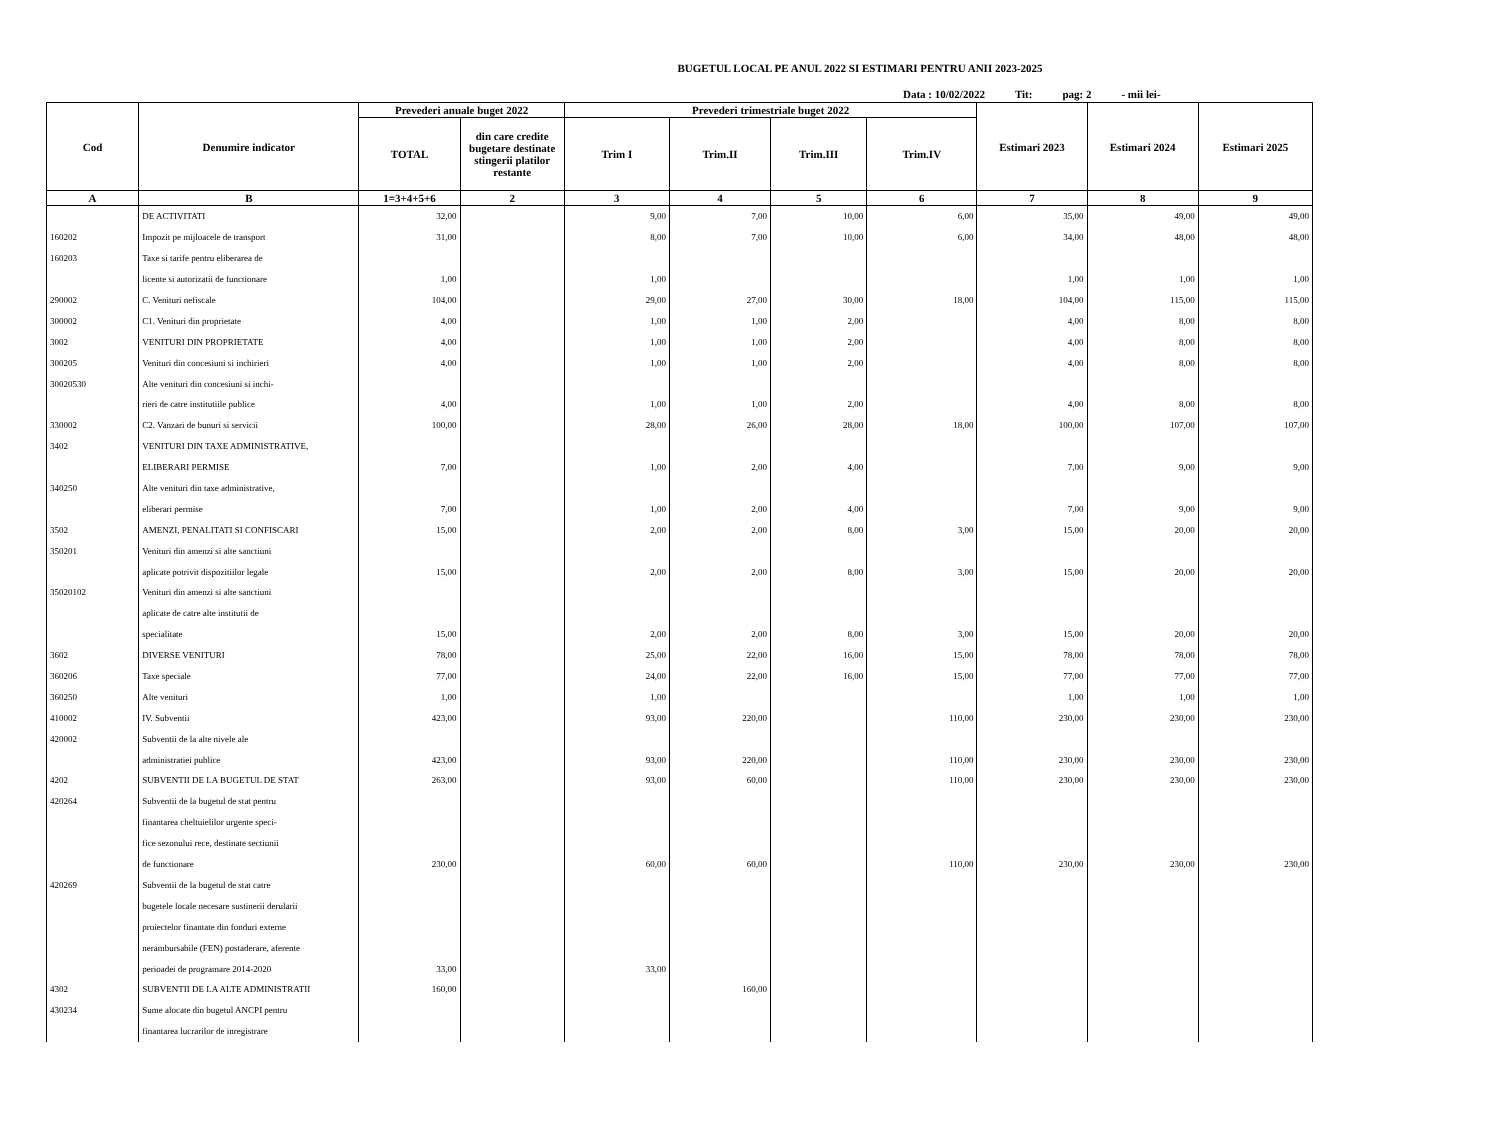BUGETUL LOCAL PE ANUL 2022 SI ESTIMARI PENTRU ANII 2023-2025
Data : 10/02/2022 Tit: pag: 2 - mii lei-
| Cod | Denumire indicator | Prevederi anuale buget 2022 | | Prevederi trimestriale buget 2022 | | | | Estimari 2023 | Estimari 2024 | Estimari 2025 |
| --- | --- | --- | --- | --- | --- | --- | --- | --- | --- | --- |
| | | TOTAL | din care credite bugetare destinate stingerii platilor restante | Trim I | Trim.II | Trim.III | Trim.IV | | | |
| A | B | 1=3+4+5+6 | 2 | 3 | 4 | 5 | 6 | 7 | 8 | 9 |
| | DE ACTIVITATI | 32,00 | | 9,00 | 7,00 | 10,00 | 6,00 | 35,00 | 49,00 | 49,00 |
| 160202 | Impozit pe mijloacele de transport | 31,00 | | 8,00 | 7,00 | 10,00 | 6,00 | 34,00 | 48,00 | 48,00 |
| 160203 | Taxe si tarife pentru eliberarea de | | | | | | | | | |
| | licente si autorizatii de functionare | 1,00 | | 1,00 | | | | 1,00 | 1,00 | 1,00 |
| 290002 | C. Venituri nefiscale | 104,00 | | 29,00 | 27,00 | 30,00 | 18,00 | 104,00 | 115,00 | 115,00 |
| 300002 | C1. Venituri din proprietate | 4,00 | | 1,00 | 1,00 | 2,00 | | 4,00 | 8,00 | 8,00 |
| 3002 | VENITURI DIN PROPRIETATE | 4,00 | | 1,00 | 1,00 | 2,00 | | 4,00 | 8,00 | 8,00 |
| 300205 | Venituri din concesiuni si inchirieri | 4,00 | | 1,00 | 1,00 | 2,00 | | 4,00 | 8,00 | 8,00 |
| 30020530 | Alte venituri din concesiuni si inchi- | | | | | | | | | |
| | rieri de catre institutiile publice | 4,00 | | 1,00 | 1,00 | 2,00 | | 4,00 | 8,00 | 8,00 |
| 330002 | C2. Vanzari de bunuri si servicii | 100,00 | | 28,00 | 26,00 | 28,00 | 18,00 | 100,00 | 107,00 | 107,00 |
| 3402 | VENITURI DIN TAXE ADMINISTRATIVE, | | | | | | | | | |
| | ELIBERARI PERMISE | 7,00 | | 1,00 | 2,00 | 4,00 | | 7,00 | 9,00 | 9,00 |
| 340250 | Alte venituri din taxe administrative, | | | | | | | | | |
| | eliberari permise | 7,00 | | 1,00 | 2,00 | 4,00 | | 7,00 | 9,00 | 9,00 |
| 3502 | AMENZI, PENALITATI SI CONFISCARI | 15,00 | | 2,00 | 2,00 | 8,00 | 3,00 | 15,00 | 20,00 | 20,00 |
| 350201 | Venituri din amenzi si alte sanctiuni | | | | | | | | | |
| | aplicate potrivit dispozitiilor legale | 15,00 | | 2,00 | 2,00 | 8,00 | 3,00 | 15,00 | 20,00 | 20,00 |
| 35020102 | Venituri din amenzi si alte sanctiuni | | | | | | | | | |
| | aplicate de catre alte institutii de | | | | | | | | | |
| | specialitate | 15,00 | | 2,00 | 2,00 | 8,00 | 3,00 | 15,00 | 20,00 | 20,00 |
| 3602 | DIVERSE VENITURI | 78,00 | | 25,00 | 22,00 | 16,00 | 15,00 | 78,00 | 78,00 | 78,00 |
| 360206 | Taxe speciale | 77,00 | | 24,00 | 22,00 | 16,00 | 15,00 | 77,00 | 77,00 | 77,00 |
| 360250 | Alte venituri | 1,00 | | 1,00 | | | | 1,00 | 1,00 | 1,00 |
| 410002 | IV. Subventii | 423,00 | | 93,00 | 220,00 | | 110,00 | 230,00 | 230,00 | 230,00 |
| 420002 | Subventii de la alte nivele ale | | | | | | | | | |
| | administratiei publice | 423,00 | | 93,00 | 220,00 | | 110,00 | 230,00 | 230,00 | 230,00 |
| 4202 | SUBVENTII DE LA BUGETUL DE STAT | 263,00 | | 93,00 | 60,00 | | 110,00 | 230,00 | 230,00 | 230,00 |
| 420264 | Subventii de la bugetul de stat pentru | | | | | | | | | |
| | finantarea cheltuielilor urgente speci- | | | | | | | | | |
| | fice sezonului rece, destinate sectiunii | | | | | | | | | |
| | de functionare | 230,00 | | 60,00 | 60,00 | | 110,00 | 230,00 | 230,00 | 230,00 |
| 420269 | Subventii de la bugetul de stat catre | | | | | | | | | |
| | bugetele locale necesare sustinerii derularii | | | | | | | | | |
| | proiectelor finantate din fonduri externe | | | | | | | | | |
| | nerambursabile (FEN) postaderare, aferente | | | | | | | | | |
| | perioadei de programare 2014-2020 | 33,00 | | 33,00 | | | | | | |
| 4302 | SUBVENTII DE LA ALTE ADMINISTRATII | 160,00 | | | 160,00 | | | | | |
| 430234 | Sume alocate din bugetul ANCPI pentru | | | | | | | | | |
| | finantarea lucrarilor de inregistrare | | | | | | | | | |